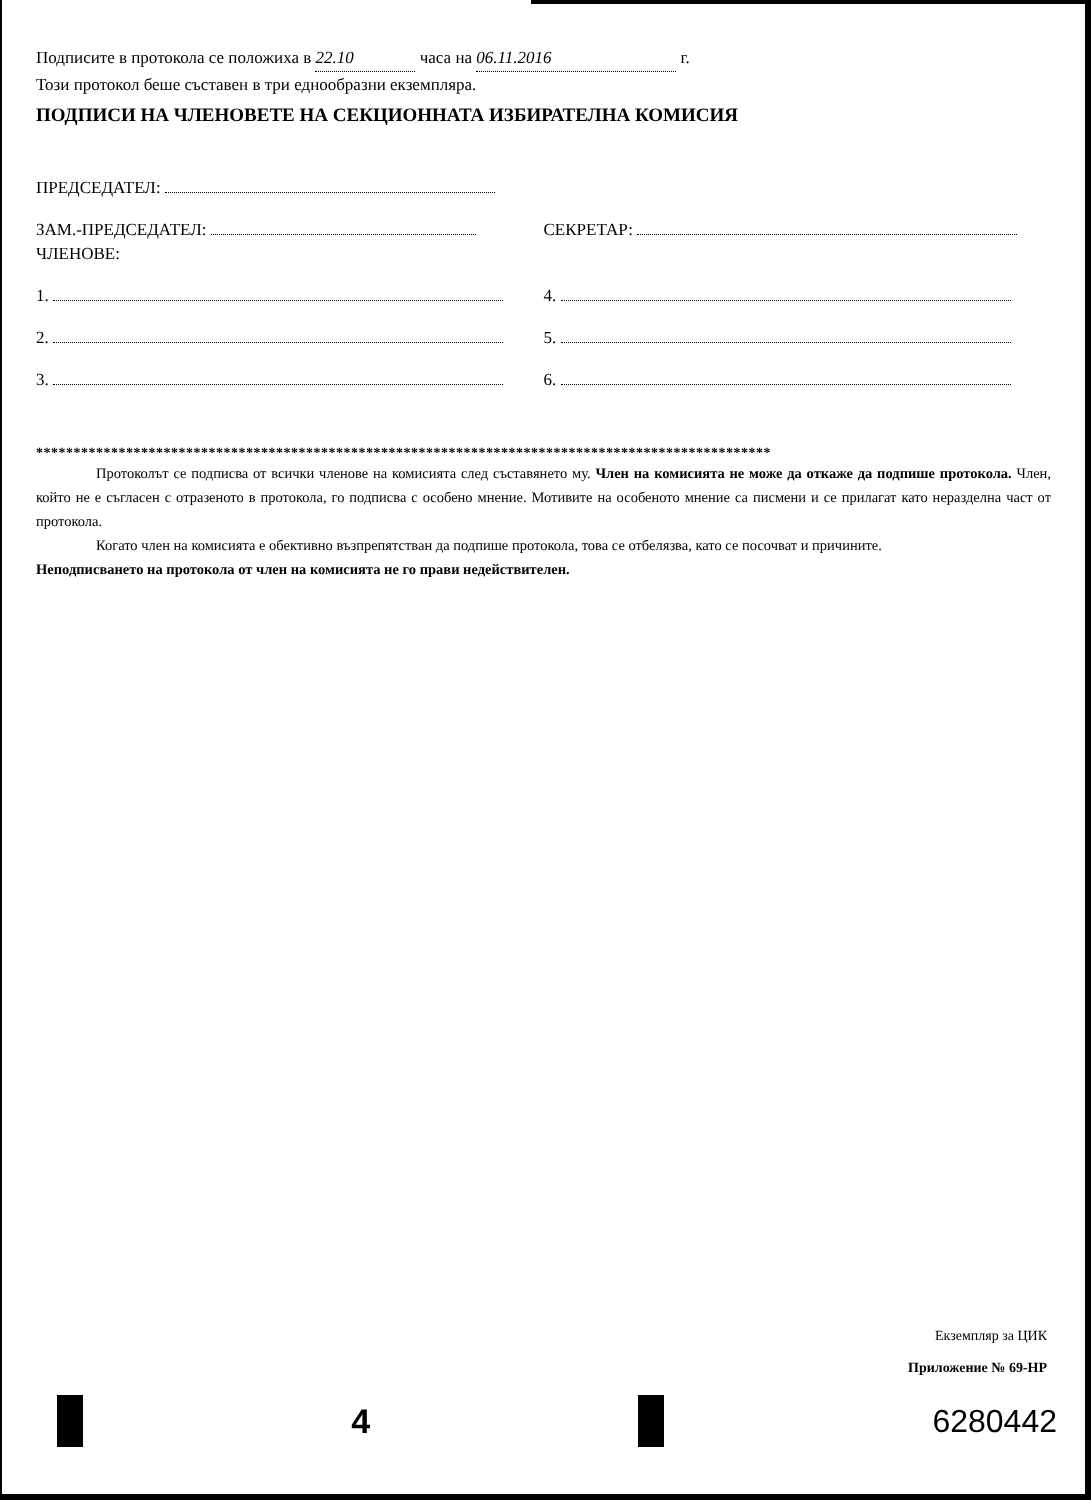Подписите в протокола се положиха в 22.10 часа на 06.11.2016 г.
Този протокол беше съставен в три еднообразни екземпляра.
ПОДПИСИ НА ЧЛЕНОВЕТЕ НА СЕКЦИОННАТА ИЗБИРАТЕЛНА КОМИСИЯ
ПРЕДСЕДАТЕЛ:
ЗАМ.-ПРЕДСЕДАТЕЛ:
СЕКРЕТАР:
ЧЛЕНОВЕ:
1.
4.
2.
5.
3.
6.
**************************************************************************************************
Протоколът се подписва от всички членове на комисията след съставянето му. Член на комисията не може да откаже да подпише протокола. Член, който не е съгласен с отразеното в протокола, го подписва с особено мнение. Мотивите на особеното мнение са писмени и се прилагат като неразделна част от протокола.
Когато член на комисията е обективно възпрепятстван да подпише протокола, това се отбелязва, като се посочват и причините.
Неподписването на протокола от член на комисията не го прави недействителен.
Екземпляр за ЦИК
Приложение № 69-НР
4 6280442